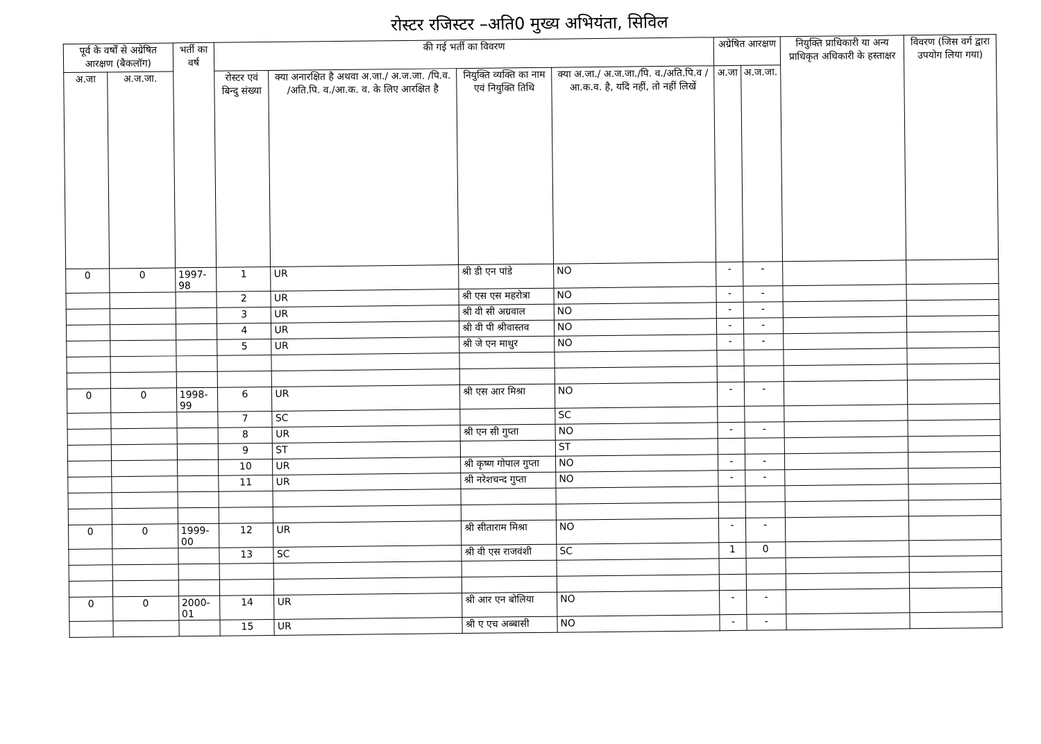रोस्टर रजिस्टर –अति0 मुख्य अभियंता, सिविल
| पूर्व के वर्षों से अग्रेषित आरक्षण (बैकलॉग) | | भर्ती का वर्ष | की गई भर्ती का विवरण | | | | अग्रेषित आरक्षण | | नियुक्ति प्राधिकारी या अन्य प्राधिकृत अधिकारी के हस्ताक्षर | विवरण (जिस वर्ग द्वारा उपयोग लिया गया) |
| --- | --- | --- | --- | --- | --- | --- | --- | --- | --- | --- |
| अ.जा | अ.ज.जा. | | रोस्टर एवं बिन्दु संख्या | क्या अनारक्षित है अथवा अ.जा./ अ.ज.जा. /पि.व. /अति.पि. व./आ.क. व. के लिए आरक्षित है | नियुक्ति व्यक्ति का नाम एवं नियुक्ति तिथि | क्या अ.जा./ अ.ज.जा./पि. व./अति.पि.व /आ.क.व. है, यदि नहीं, तो नहीं लिखें | अ.जा | अ.ज.जा. | | |
| 0 | 0 | 1997-98 | 1 | UR | श्री डी एन पांडे | NO | - | - | | |
| | | | 2 | UR | श्री एस एस महरोत्रा | NO | - | - | | |
| | | | 3 | UR | श्री वी सी अग्रवाल | NO | - | - | | |
| | | | 4 | UR | श्री वी पी श्रीवास्तव | NO | - | - | | |
| | | | 5 | UR | श्री जे एन माथुर | NO | - | - | | |
| 0 | 0 | 1998-99 | 6 | UR | श्री एस आर मिश्रा | NO | - | - | | |
| | | | 7 | SC | | SC | | | | |
| | | | 8 | UR | श्री एन सी गुप्ता | NO | - | - | | |
| | | | 9 | ST | | ST | | | | |
| | | | 10 | UR | श्री कृष्ण गोपाल गुप्ता | NO | - | - | | |
| | | | 11 | UR | श्री नरेशचन्द गुप्ता | NO | - | - | | |
| 0 | 0 | 1999-00 | 12 | UR | श्री सीताराम मिश्रा | NO | - | - | | |
| | | | 13 | SC | श्री वी एस राजवंशी | SC | 1 | 0 | | |
| 0 | 0 | 2000-01 | 14 | UR | श्री आर एन बोलिया | NO | - | - | | |
| | | | 15 | UR | श्री ए एच अब्बासी | NO | - | - | | |